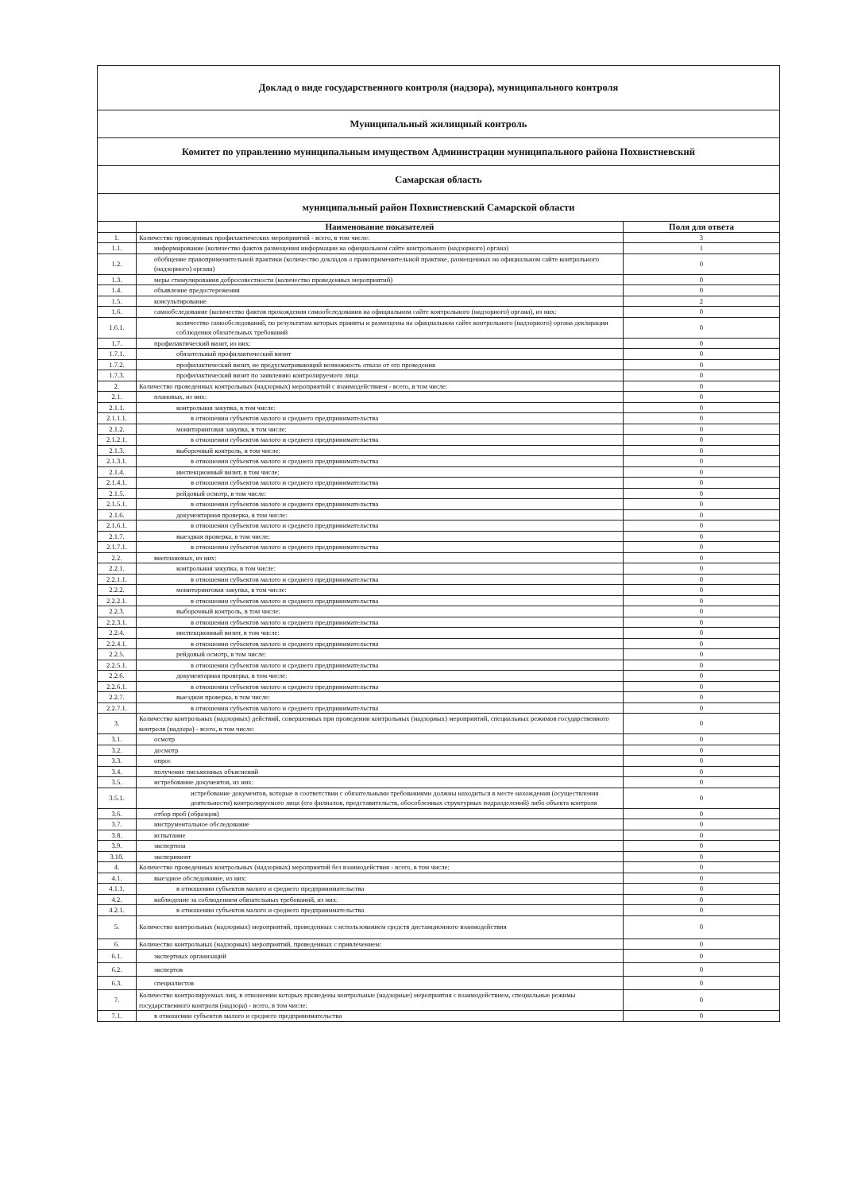| Доклад о виде государственного контроля (надзора), муниципального контроля | | |
| Муниципальный жилищный контроль | | |
| Комитет по управлению муниципальным имуществом Администрации муниципального района Похвистневский | | |
| Самарская область | | |
| муниципальный район Похвистневский Самарской области | | |
| | Наименование показателей | Поля для ответа |
| 1. | Количество проведенных профилактических мероприятий - всего, в том числе: | 3 |
| 1.1. | информирование (количество фактов размещения информации на официальном сайте контрольного (надзорного) органа) | 1 |
| 1.2. | обобщение правоприменительной практики (количество докладов о правоприменительной практике, размещенных на официальном сайте контрольного (надзорного) органа) | 0 |
| 1.3. | меры стимулирования добросовестности (количество проведенных мероприятий) | 0 |
| 1.4. | объявление предостережения | 0 |
| 1.5. | консультирование | 2 |
| 1.6. | самообследование (количество фактов прохождения самообследования на официальном сайте контрольного (надзорного) органа), из них: | 0 |
| 1.6.1. | количество самообследований, по результатам которых приняты и размещены на официальном сайте контрольного (надзорного) органа декларации соблюдения обязательных требований | 0 |
| 1.7. | профилактический визит, из них: | 0 |
| 1.7.1. | обязательный профилактический визит | 0 |
| 1.7.2. | профилактический визит, не предусматривающий возможность отказа от его проведения | 0 |
| 1.7.3. | профилактический визит по заявлению контролируемого лица | 0 |
| 2. | Количество проведенных контрольных (надзорных) мероприятий с взаимодействием - всего, в том числе: | 0 |
| 2.1. | плановых, из них: | 0 |
| 2.1.1. | контрольная закупка, в том числе: | 0 |
| 2.1.1.1. | в отношении субъектов малого и среднего предпринимательства | 0 |
| 2.1.2. | мониторинговая закупка, в том числе: | 0 |
| 2.1.2.1. | в отношении субъектов малого и среднего предпринимательства | 0 |
| 2.1.3. | выборочный контроль, в том числе: | 0 |
| 2.1.3.1. | в отношении субъектов малого и среднего предпринимательства | 0 |
| 2.1.4. | инспекционный визит, в том числе: | 0 |
| 2.1.4.1. | в отношении субъектов малого и среднего предпринимательства | 0 |
| 2.1.5. | рейдовый осмотр, в том числе: | 0 |
| 2.1.5.1. | в отношении субъектов малого и среднего предпринимательства | 0 |
| 2.1.6. | документарная проверка, в том числе: | 0 |
| 2.1.6.1. | в отношении субъектов малого и среднего предпринимательства | 0 |
| 2.1.7. | выездная проверка, в том числе: | 0 |
| 2.1.7.1. | в отношении субъектов малого и среднего предпринимательства | 0 |
| 2.2. | внеплановых, из них: | 0 |
| 2.2.1. | контрольная закупка, в том числе: | 0 |
| 2.2.1.1. | в отношении субъектов малого и среднего предпринимательства | 0 |
| 2.2.2. | мониторинговая закупка, в том числе: | 0 |
| 2.2.2.1. | в отношении субъектов малого и среднего предпринимательства | 0 |
| 2.2.3. | выборочный контроль, в том числе: | 0 |
| 2.2.3.1. | в отношении субъектов малого и среднего предпринимательства | 0 |
| 2.2.4. | инспекционный визит, в том числе: | 0 |
| 2.2.4.1. | в отношении субъектов малого и среднего предпринимательства | 0 |
| 2.2.5. | рейдовый осмотр, в том числе: | 0 |
| 2.2.5.1. | в отношении субъектов малого и среднего предпринимательства | 0 |
| 2.2.6. | документарная проверка, в том числе: | 0 |
| 2.2.6.1. | в отношении субъектов малого и среднего предпринимательства | 0 |
| 2.2.7. | выездная проверка, в том числе: | 0 |
| 2.2.7.1. | в отношении субъектов малого и среднего предпринимательства | 0 |
| 3. | Количество контрольных (надзорных) действий, совершенных при проведении контрольных (надзорных) мероприятий, специальных режимов государственного контроля (надзора) - всего, в том числе: | 0 |
| 3.1. | осмотр | 0 |
| 3.2. | досмотр | 0 |
| 3.3. | опрос | 0 |
| 3.4. | получение письменных объяснений | 0 |
| 3.5. | истребование документов, из них: | 0 |
| 3.5.1. | истребование документов, которые в соответствии с обязательными требованиями должны находиться в месте нахождения (осуществления деятельности) контролируемого лица (его филиалов, представительств, обособленных структурных подразделений) либо объекта контроля | 0 |
| 3.6. | отбор проб (образцов) | 0 |
| 3.7. | инструментальное обследование | 0 |
| 3.8. | испытание | 0 |
| 3.9. | экспертиза | 0 |
| 3.10. | эксперимент | 0 |
| 4. | Количество проведенных контрольных (надзорных) мероприятий без взаимодействия - всего, в том числе: | 0 |
| 4.1. | выездное обследование, из них: | 0 |
| 4.1.1. | в отношении субъектов малого и среднего предпринимательства | 0 |
| 4.2. | наблюдение за соблюдением обязательных требований, из них: | 0 |
| 4.2.1. | в отношении субъектов малого и среднего предпринимательства | 0 |
| 5. | Количество контрольных (надзорных) мероприятий, проведенных с использованием средств дистанционного взаимодействия | 0 |
| 6. | Количество контрольных (надзорных) мероприятий, проведенных с привлечением: | 0 |
| 6.1. | экспертных организаций | 0 |
| 6.2. | экспертов | 0 |
| 6.3. | специалистов | 0 |
| 7. | Количество контролируемых лиц, в отношении которых проведены контрольные (надзорные) мероприятия с взаимодействием, специальные режимы государственного контроля (надзора) - всего, в том числе: | 0 |
| 7.1. | в отношении субъектов малого и среднего предпринимательства | 0 |